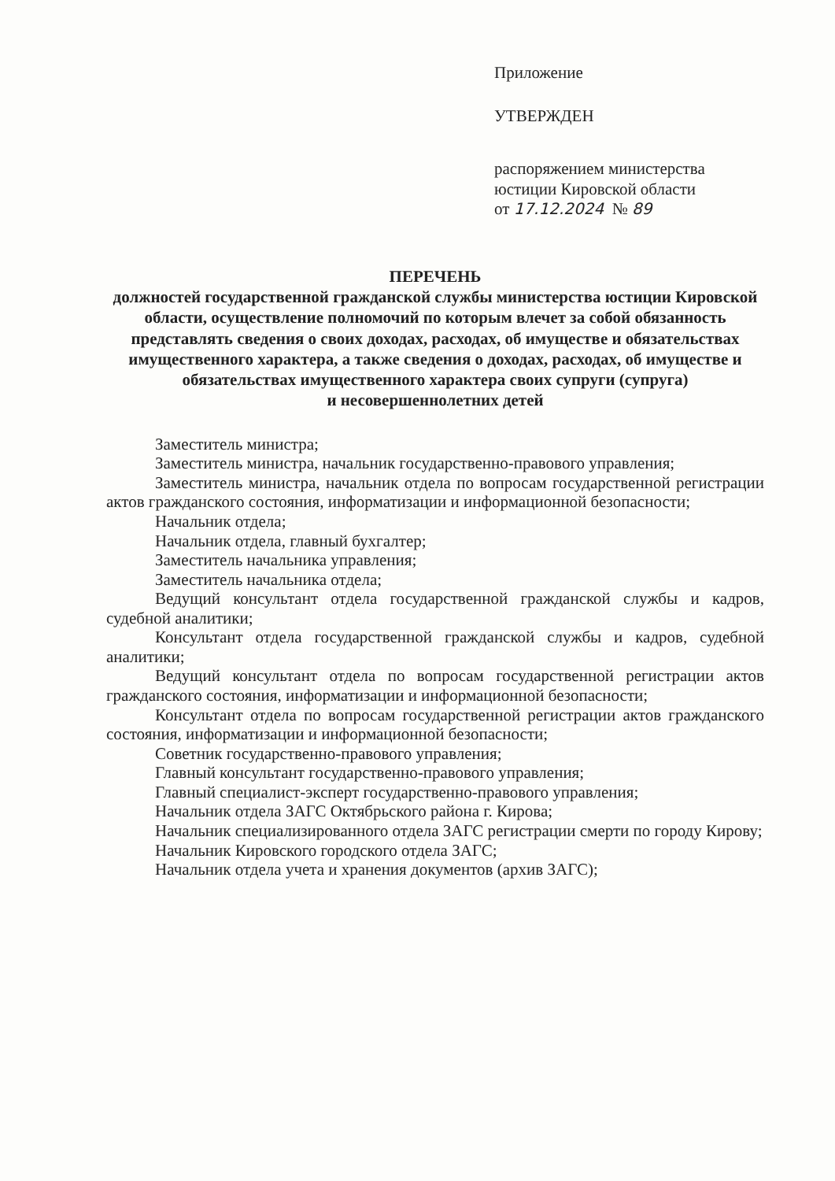Приложение
УТВЕРЖДЕН
распоряжением министерства
юстиции Кировской области
от 17.12.2024 № 89
ПЕРЕЧЕНЬ
должностей государственной гражданской службы министерства юстиции Кировской области, осуществление полномочий по которым влечет за собой обязанность представлять сведения о своих доходах, расходах, об имуществе и обязательствах имущественного характера, а также сведения о доходах, расходах, об имуществе и обязательствах имущественного характера своих супруги (супруга)
и несовершеннолетних детей
Заместитель министра;
Заместитель министра, начальник государственно-правового управления;
Заместитель министра, начальник отдела по вопросам государственной регистрации актов гражданского состояния, информатизации и информационной безопасности;
Начальник отдела;
Начальник отдела, главный бухгалтер;
Заместитель начальника управления;
Заместитель начальника отдела;
Ведущий консультант отдела государственной гражданской службы и кадров, судебной аналитики;
Консультант отдела государственной гражданской службы и кадров, судебной аналитики;
Ведущий консультант отдела по вопросам государственной регистрации актов гражданского состояния, информатизации и информационной безопасности;
Консультант отдела по вопросам государственной регистрации актов гражданского состояния, информатизации и информационной безопасности;
Советник государственно-правового управления;
Главный консультант государственно-правового управления;
Главный специалист-эксперт государственно-правового управления;
Начальник отдела ЗАГС Октябрьского района г. Кирова;
Начальник специализированного отдела ЗАГС регистрации смерти по городу Кирову;
Начальник Кировского городского отдела ЗАГС;
Начальник отдела учета и хранения документов (архив ЗАГС);